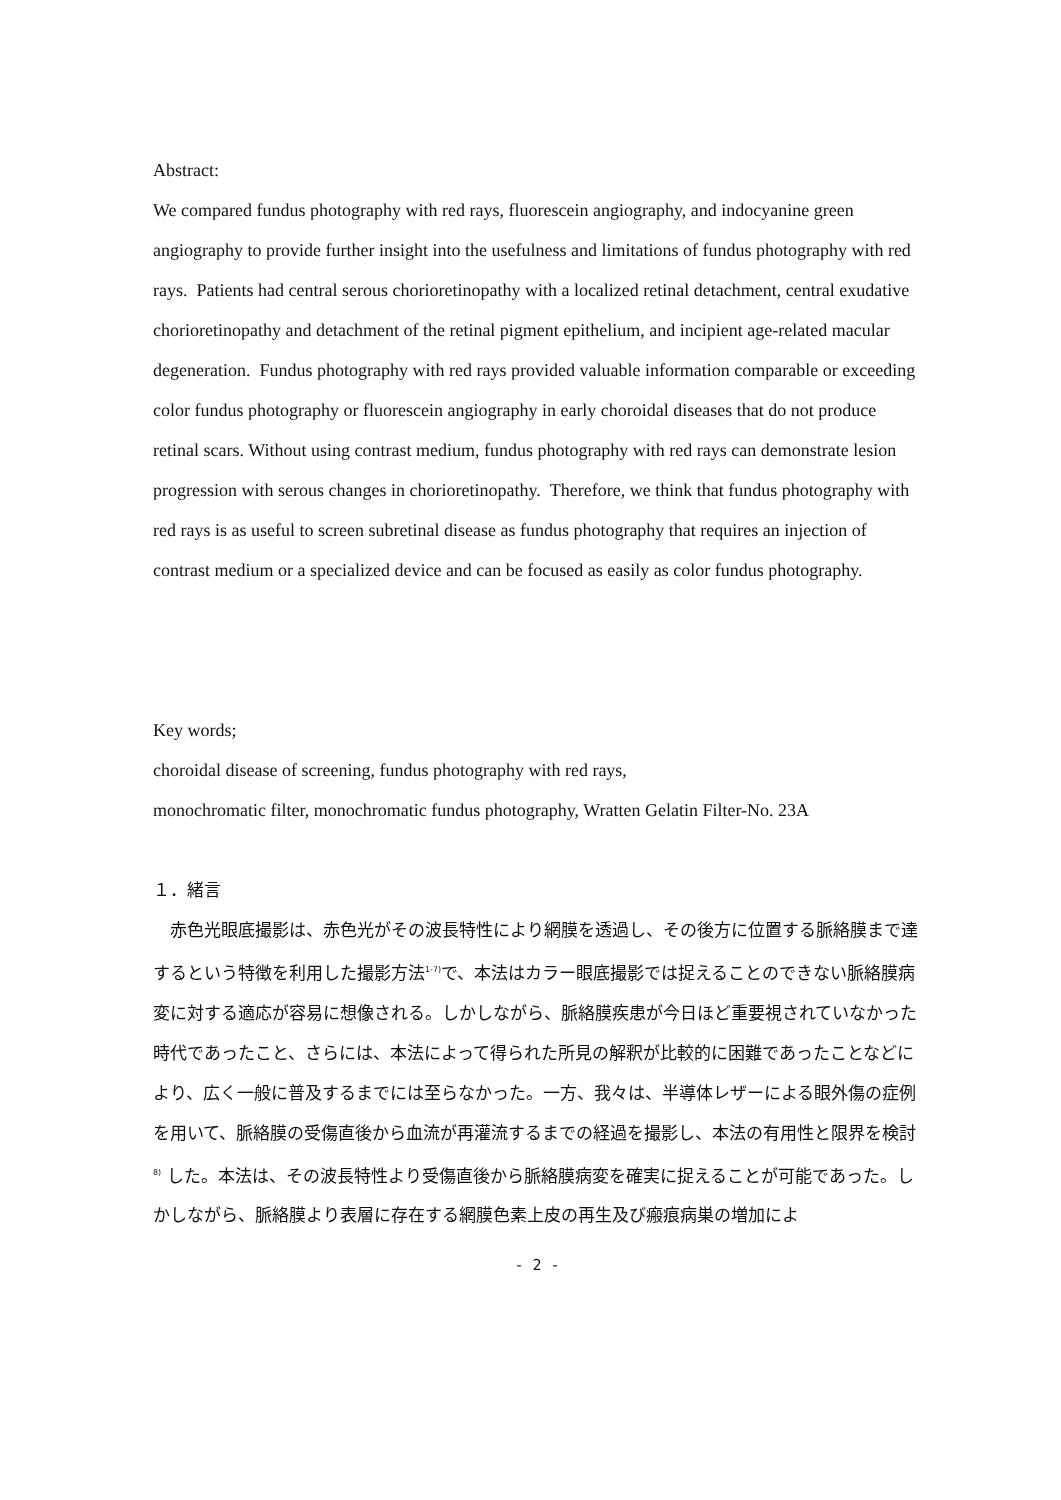Abstract:
We compared fundus photography with red rays, fluorescein angiography, and indocyanine green angiography to provide further insight into the usefulness and limitations of fundus photography with red rays. Patients had central serous chorioretinopathy with a localized retinal detachment, central exudative chorioretinopathy and detachment of the retinal pigment epithelium, and incipient age-related macular degeneration. Fundus photography with red rays provided valuable information comparable or exceeding color fundus photography or fluorescein angiography in early choroidal diseases that do not produce retinal scars. Without using contrast medium, fundus photography with red rays can demonstrate lesion progression with serous changes in chorioretinopathy. Therefore, we think that fundus photography with red rays is as useful to screen subretinal disease as fundus photography that requires an injection of contrast medium or a specialized device and can be focused as easily as color fundus photography.
Key words;
choroidal disease of screening, fundus photography with red rays,
monochromatic filter, monochromatic fundus photography, Wratten Gelatin Filter-No. 23A
１．緒言
　赤色光眼底撮影は、赤色光がその波長特性により網膜を透過し、その後方に位置する脈絡膜まで達するという特徴を利用した撮影方法<sup>1-7)</sup>で、本法はカラー眼底撮影では捉えることのできない脈絡膜病変に対する適応が容易に想像される。しかしながら、脈絡膜疾患が今日ほど重要視されていなかった時代であったこと、さらには、本法によって得られた所見の解釈が比較的に困難であったことなどにより、広く一般に普及するまでには至らなかった。一方、我々は、半導体レザーによる眼外傷の症例を用いて、脈絡膜の受傷直後から血流が再灌流するまでの経過を撮影し、本法の有用性と限界を検討 <sup>8)</sup> した。本法は、その波長特性より受傷直後から脈絡膜病変を確実に捉えることが可能であった。しかしながら、脈絡膜より表層に存在する網膜色素上皮の再生及び瘢痕病巣の増加によ
- 2 -